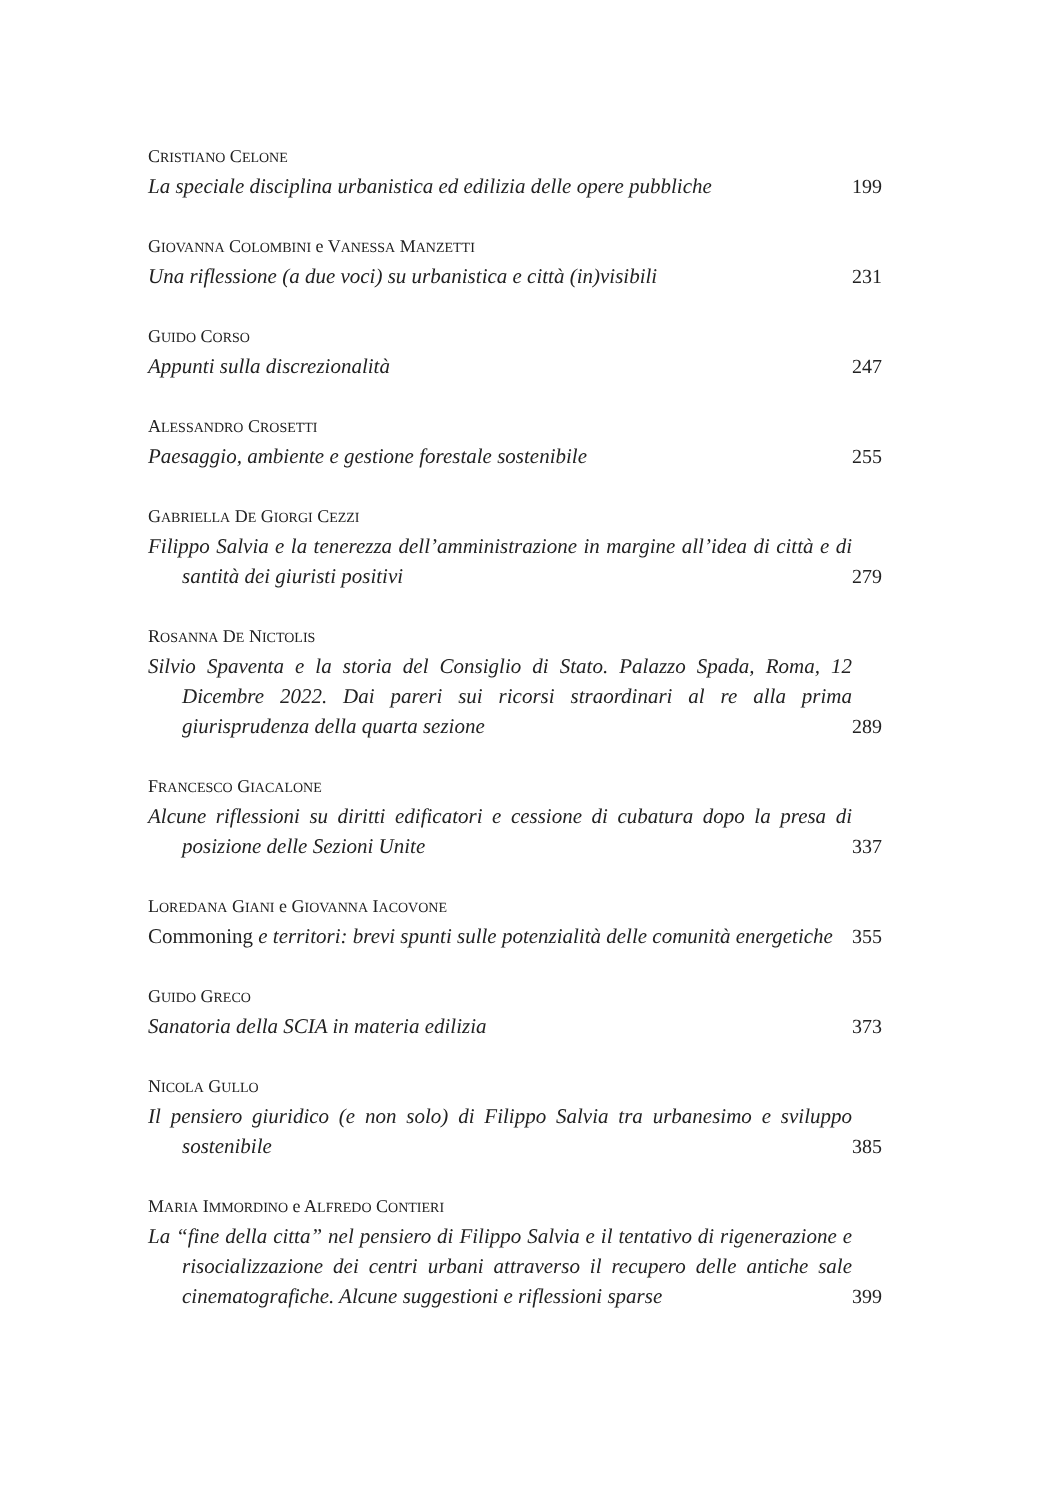CRISTIANO CELONE
La speciale disciplina urbanistica ed edilizia delle opere pubbliche
199
GIOVANNA COLOMBINI e VANESSA MANZETTI
Una riflessione (a due voci) su urbanistica e città (in)visibili
231
GUIDO CORSO
Appunti sulla discrezionalità
247
ALESSANDRO CROSETTI
Paesaggio, ambiente e gestione forestale sostenibile
255
GABRIELLA DE GIORGI CEZZI
Filippo Salvia e la tenerezza dell’amministrazione in margine all’idea di città e di santità dei giuristi positivi
279
ROSANNA DE NICTOLIS
Silvio Spaventa e la storia del Consiglio di Stato. Palazzo Spada, Roma, 12 Dicembre 2022. Dai pareri sui ricorsi straordinari al re alla prima giurisprudenza della quarta sezione
289
FRANCESCO GIACALONE
Alcune riflessioni su diritti edificatori e cessione di cubatura dopo la presa di posizione delle Sezioni Unite
337
LOREDANA GIANI e GIOVANNA IACOVONE
Commoning e territori: brevi spunti sulle potenzialità delle comunità energetiche
355
GUIDO GRECO
Sanatoria della SCIA in materia edilizia
373
NICOLA GULLO
Il pensiero giuridico (e non solo) di Filippo Salvia tra urbanesimo e sviluppo sostenibile
385
MARIA IMMORDINO e ALFREDO CONTIERI
La “fine della citta” nel pensiero di Filippo Salvia e il tentativo di rigenerazione e risocializzazione dei centri urbani attraverso il recupero delle antiche sale cinematografiche. Alcune suggestioni e riflessioni sparse
399